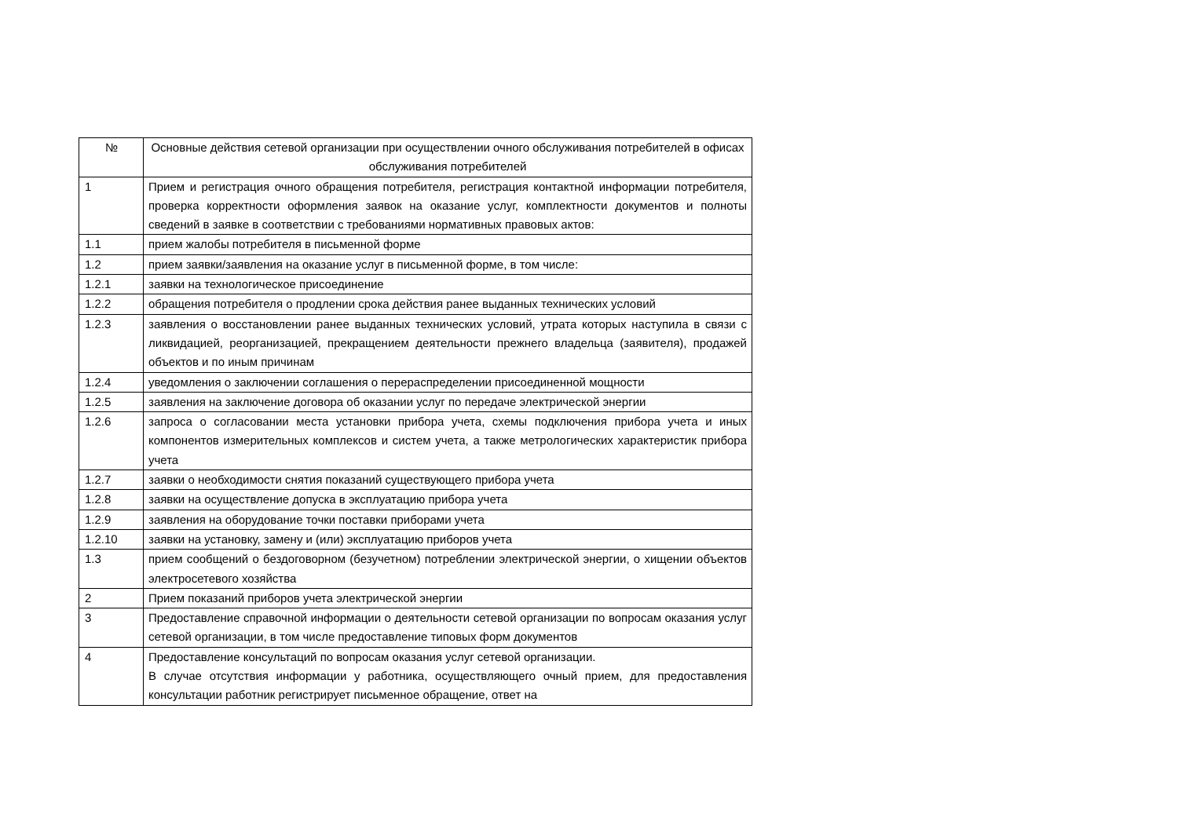| № | Основные действия сетевой организации при осуществлении очного обслуживания потребителей в офисах обслуживания потребителей |
| --- | --- |
| 1 | Прием и регистрация очного обращения потребителя, регистрация контактной информации потребителя, проверка корректности оформления заявок на оказание услуг, комплектности документов и полноты сведений в заявке в соответствии с требованиями нормативных правовых актов: |
| 1.1 | прием жалобы потребителя в письменной форме |
| 1.2 | прием заявки/заявления на оказание услуг в письменной форме, в том числе: |
| 1.2.1 | заявки на технологическое присоединение |
| 1.2.2 | обращения потребителя о продлении срока действия ранее выданных технических условий |
| 1.2.3 | заявления о восстановлении ранее выданных технических условий, утрата которых наступила в связи с ликвидацией, реорганизацией, прекращением деятельности прежнего владельца (заявителя), продажей объектов и по иным причинам |
| 1.2.4 | уведомления о заключении соглашения о перераспределении присоединенной мощности |
| 1.2.5 | заявления на заключение договора об оказании услуг по передаче электрической энергии |
| 1.2.6 | запроса о согласовании места установки прибора учета, схемы подключения прибора учета и иных компонентов измерительных комплексов и систем учета, а также метрологических характеристик прибора учета |
| 1.2.7 | заявки о необходимости снятия показаний существующего прибора учета |
| 1.2.8 | заявки на осуществление допуска в эксплуатацию прибора учета |
| 1.2.9 | заявления на оборудование точки поставки приборами учета |
| 1.2.10 | заявки на установку, замену и (или) эксплуатацию приборов учета |
| 1.3 | прием сообщений о бездоговорном (безучетном) потреблении электрической энергии, о хищении объектов электросетевого хозяйства |
| 2 | Прием показаний приборов учета электрической энергии |
| 3 | Предоставление справочной информации о деятельности сетевой организации по вопросам оказания услуг сетевой организации, в том числе предоставление типовых форм документов |
| 4 | Предоставление консультаций по вопросам оказания услуг сетевой организации. В случае отсутствия информации у работника, осуществляющего очный прием, для предоставления консультации работник регистрирует письменное обращение, ответ на |